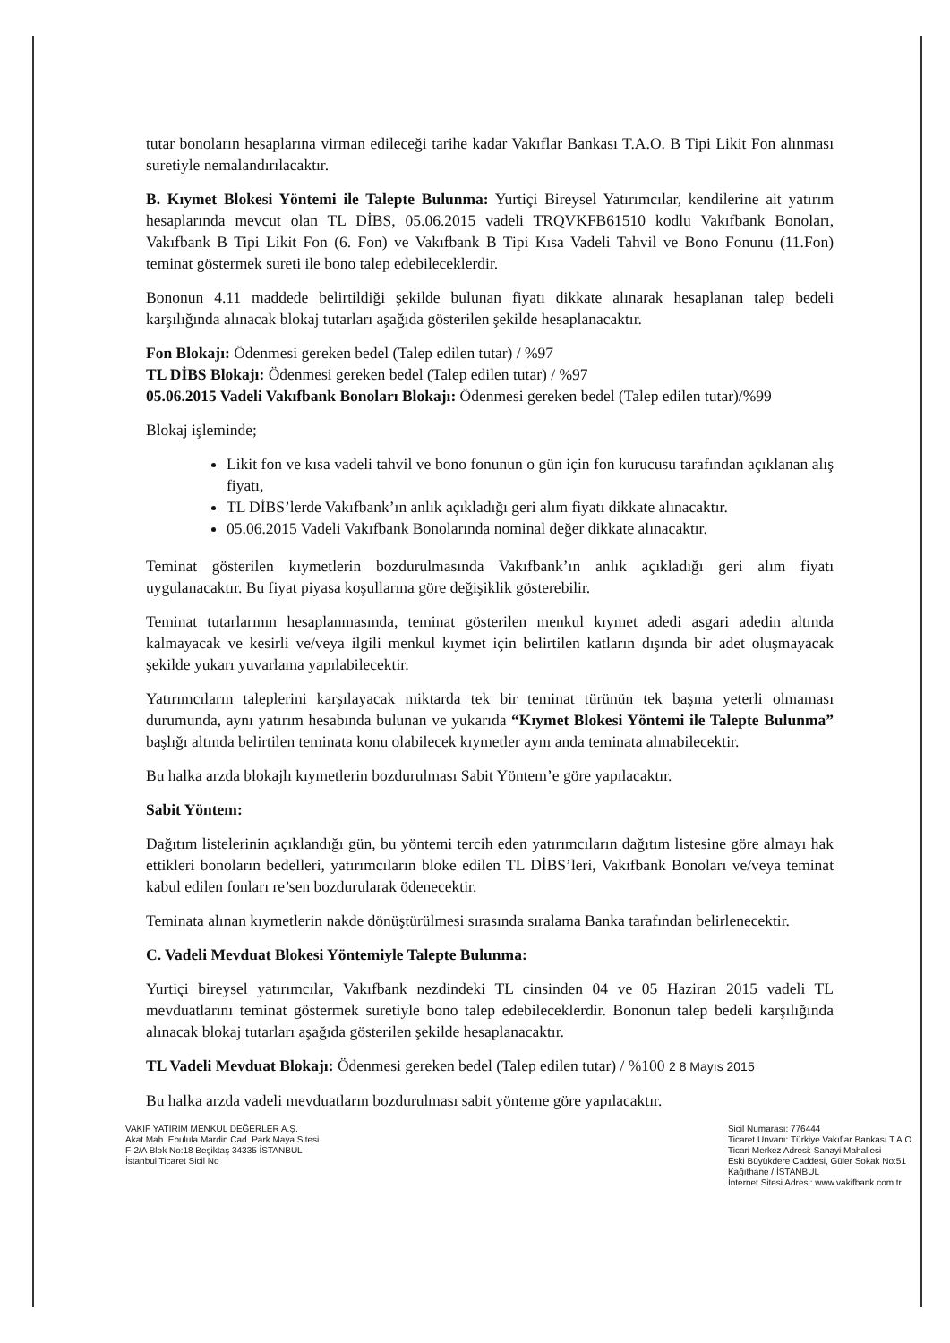tutar bonoların hesaplarına virman edileceği tarihe kadar Vakıflar Bankası T.A.O. B Tipi Likit Fon alınması suretiyle nemalandırılacaktır.
B. Kıymet Blokesi Yöntemi ile Talepte Bulunma: Yurtiçi Bireysel Yatırımcılar, kendilerine ait yatırım hesaplarında mevcut olan TL DİBS, 05.06.2015 vadeli TRQVKFB61510 kodlu Vakıfbank Bonoları, Vakıfbank B Tipi Likit Fon (6. Fon) ve Vakıfbank B Tipi Kısa Vadeli Tahvil ve Bono Fonunu (11.Fon) teminat göstermek sureti ile bono talep edebileceklerdir.
Bononun 4.11 maddede belirtildiği şekilde bulunan fiyatı dikkate alınarak hesaplanan talep bedeli karşılığında alınacak blokaj tutarları aşağıda gösterilen şekilde hesaplanacaktır.
Fon Blokajı: Ödenmesi gereken bedel (Talep edilen tutar) / %97
TL DİBS Blokajı: Ödenmesi gereken bedel (Talep edilen tutar) / %97
05.06.2015 Vadeli Vakıfbank Bonoları Blokajı: Ödenmesi gereken bedel (Talep edilen tutar)/%99
Blokaj işleminde;
Likit fon ve kısa vadeli tahvil ve bono fonunun o gün için fon kurucusu tarafından açıklanan alış fiyatı,
TL DİBS’lerde Vakıfbank’ın anlık açıkladığı geri alım fiyatı dikkate alınacaktır.
05.06.2015 Vadeli Vakıfbank Bonolarında nominal değer dikkate alınacaktır.
Teminat gösterilen kıymetlerin bozdurulmasında Vakıfbank’ın anlık açıkladığı geri alım fiyatı uygulanacaktır. Bu fiyat piyasa koşullarına göre değişiklik gösterebilir.
Teminat tutarlarının hesaplanmasında, teminat gösterilen menkul kıymet adedi asgari adedin altında kalmayacak ve kesirli ve/veya ilgili menkul kıymet için belirtilen katların dışında bir adet oluşmayacak şekilde yukarı yuvarlama yapılabilecektir.
Yatırımcıların taleplerini karşılayacak miktarda tek bir teminat türünün tek başına yeterli olmaması durumunda, aynı yatırım hesabında bulunan ve yukarıda “Kıymet Blokesi Yöntemi ile Talepte Bulunma” başlığı altında belirtilen teminata konu olabilecek kıymetler aynı anda teminata alınabilecektir.
Bu halka arzda blokajlı kıymetlerin bozdurulması Sabit Yöntem’e göre yapılacaktır.
Sabit Yöntem:
Dağıtım listelerinin açıklandığı gün, bu yöntemi tercih eden yatırımcıların dağıtım listesine göre almayı hak ettikleri bonoların bedelleri, yatırımcıların bloke edilen TL DİBS’leri, Vakıfbank Bonoları ve/veya teminat kabul edilen fonları re’sen bozdurularak ödenecektir.
Teminata alınan kıymetlerin nakde dönüştürülmesi sırasında sıralama Banka tarafından belirlenecektir.
C. Vadeli Mevduat Blokesi Yöntemiyle Talepte Bulunma:
Yurtiçi bireysel yatırımcılar, Vakıfbank nezdindeki TL cinsinden 04 ve 05 Haziran 2015 vadeli TL mevduatlarını teminat göstermek suretiyle bono talep edebileceklerdir. Bononun talep bedeli karşılığında alınacak blokaj tutarları aşağıda gösterilen şekilde hesaplanacaktır.
TL Vadeli Mevduat Blokajı: Ödenmesi gereken bedel (Talep edilen tutar) / %100 2 8 Mayıs 2015
Bu halka arzda vadeli mevduatların bozdurulması sabit yönteme göre yapılacaktır.
VAKIF YATIRIM MENKUL DEĞERLER A.Ş.
Akat Mah. Ebulula Mardin Cad. Park Maya Sitesi
F-2/A Blok No:18 Beşiktaş 34335 İSTANBUL
İstanbul Ticaret Sicil No
Sicil Numarası: 776444
Ticaret Unvanı: Türkiye Vakıflar Bankası T.A.O.
Ticari Merkez Adresi: Sanayi Mahallesi
Eski Büyükdere Caddesi, Güler Sokak No:51
Kağıthane / İSTANBUL
İnternet Sitesi Adresi: www.vakifbank.com.tr